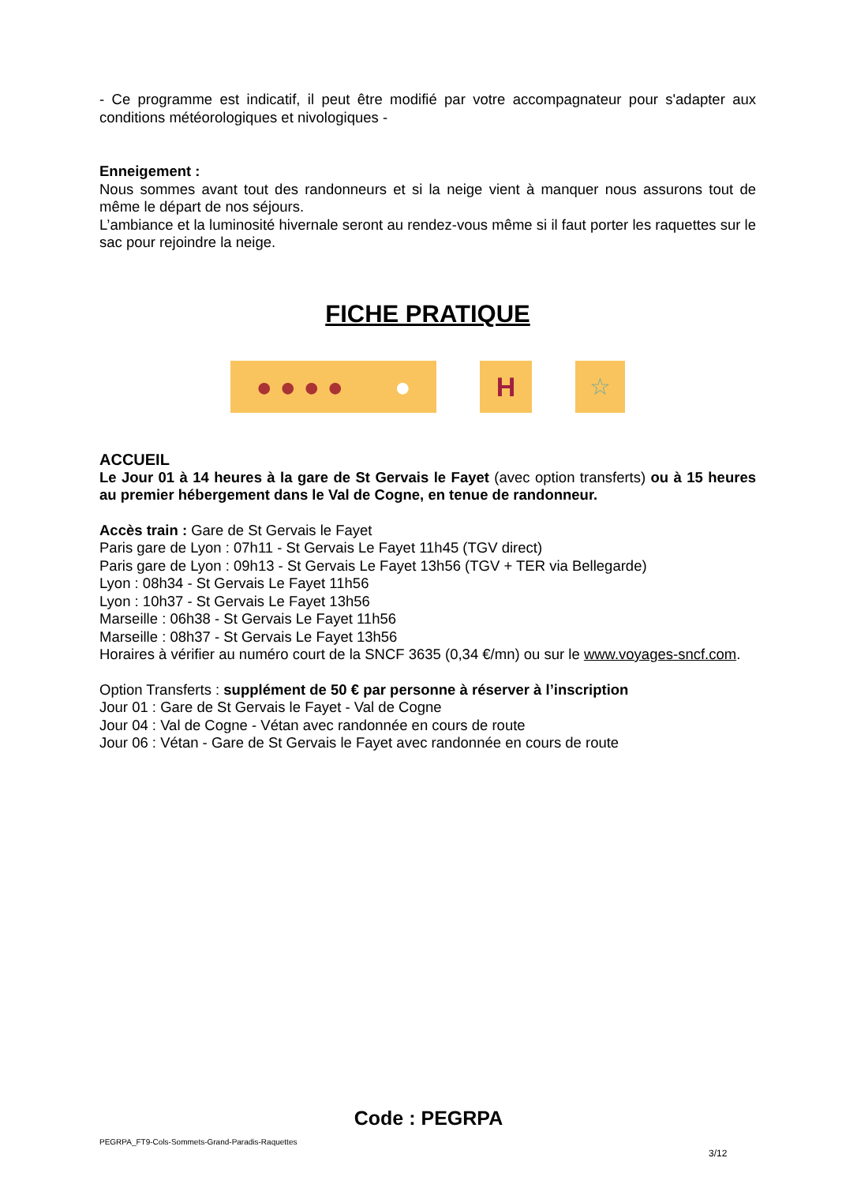- Ce programme est indicatif, il peut être modifié par votre accompagnateur pour s'adapter aux conditions météorologiques et nivologiques -
Enneigement :
Nous sommes avant tout des randonneurs et si la neige vient à manquer nous assurons tout de même le départ de nos séjours.
L’ambiance et la luminosité hivernale seront au rendez-vous même si il faut porter les raquettes sur le sac pour rejoindre la neige.
FICHE PRATIQUE
● ● ● ● ●
H ☆
ACCUEIL
Le Jour 01 à 14 heures à la gare de St Gervais le Fayet (avec option transferts) ou à 15 heures au premier hébergement dans le Val de Cogne, en tenue de randonneur.
Accès train : Gare de St Gervais le Fayet
Paris gare de Lyon : 07h11 - St Gervais Le Fayet 11h45 (TGV direct)
Paris gare de Lyon : 09h13 - St Gervais Le Fayet 13h56 (TGV + TER via Bellegarde)
Lyon : 08h34 - St Gervais Le Fayet 11h56
Lyon : 10h37 - St Gervais Le Fayet 13h56
Marseille : 06h38 - St Gervais Le Fayet 11h56
Marseille : 08h37 - St Gervais Le Fayet 13h56
Horaires à vérifier au numéro court de la SNCF 3635 (0,34 €/mn) ou sur le www.voyages-sncf.com.
Option Transferts : supplément de 50 € par personne à réserver à l’inscription
Jour 01 : Gare de St Gervais le Fayet - Val de Cogne
Jour 04 : Val de Cogne - Vétan avec randonnée en cours de route
Jour 06 : Vétan - Gare de St Gervais le Fayet avec randonnée en cours de route
Code : PEGRPA
PEGRPA_FT9-Cols-Sommets-Grand-Paradis-Raquettes
3/12